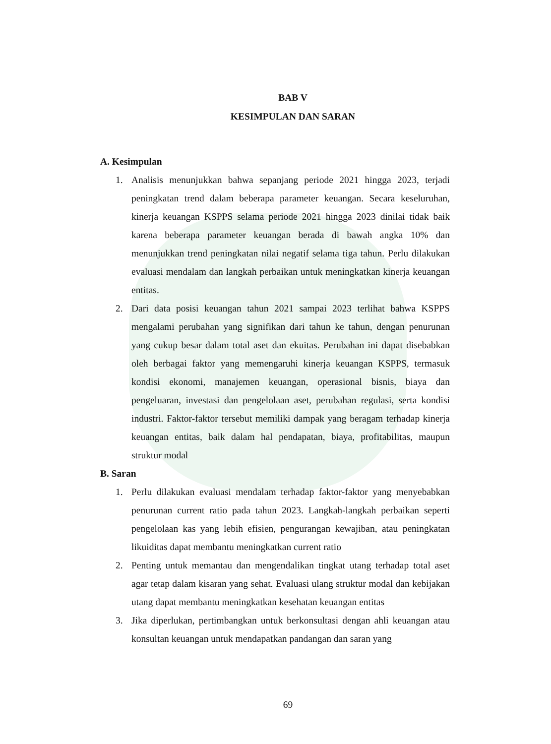BAB V
KESIMPULAN DAN SARAN
A. Kesimpulan
1. Analisis menunjukkan bahwa sepanjang periode 2021 hingga 2023, terjadi peningkatan trend dalam beberapa parameter keuangan. Secara keseluruhan, kinerja keuangan KSPPS selama periode 2021 hingga 2023 dinilai tidak baik karena beberapa parameter keuangan berada di bawah angka 10% dan menunjukkan trend peningkatan nilai negatif selama tiga tahun. Perlu dilakukan evaluasi mendalam dan langkah perbaikan untuk meningkatkan kinerja keuangan entitas.
2. Dari data posisi keuangan tahun 2021 sampai 2023 terlihat bahwa KSPPS mengalami perubahan yang signifikan dari tahun ke tahun, dengan penurunan yang cukup besar dalam total aset dan ekuitas. Perubahan ini dapat disebabkan oleh berbagai faktor yang memengaruhi kinerja keuangan KSPPS, termasuk kondisi ekonomi, manajemen keuangan, operasional bisnis, biaya dan pengeluaran, investasi dan pengelolaan aset, perubahan regulasi, serta kondisi industri. Faktor-faktor tersebut memiliki dampak yang beragam terhadap kinerja keuangan entitas, baik dalam hal pendapatan, biaya, profitabilitas, maupun struktur modal
B. Saran
1. Perlu dilakukan evaluasi mendalam terhadap faktor-faktor yang menyebabkan penurunan current ratio pada tahun 2023. Langkah-langkah perbaikan seperti pengelolaan kas yang lebih efisien, pengurangan kewajiban, atau peningkatan likuiditas dapat membantu meningkatkan current ratio
2. Penting untuk memantau dan mengendalikan tingkat utang terhadap total aset agar tetap dalam kisaran yang sehat. Evaluasi ulang struktur modal dan kebijakan utang dapat membantu meningkatkan kesehatan keuangan entitas
3. Jika diperlukan, pertimbangkan untuk berkonsultasi dengan ahli keuangan atau konsultan keuangan untuk mendapatkan pandangan dan saran yang
69